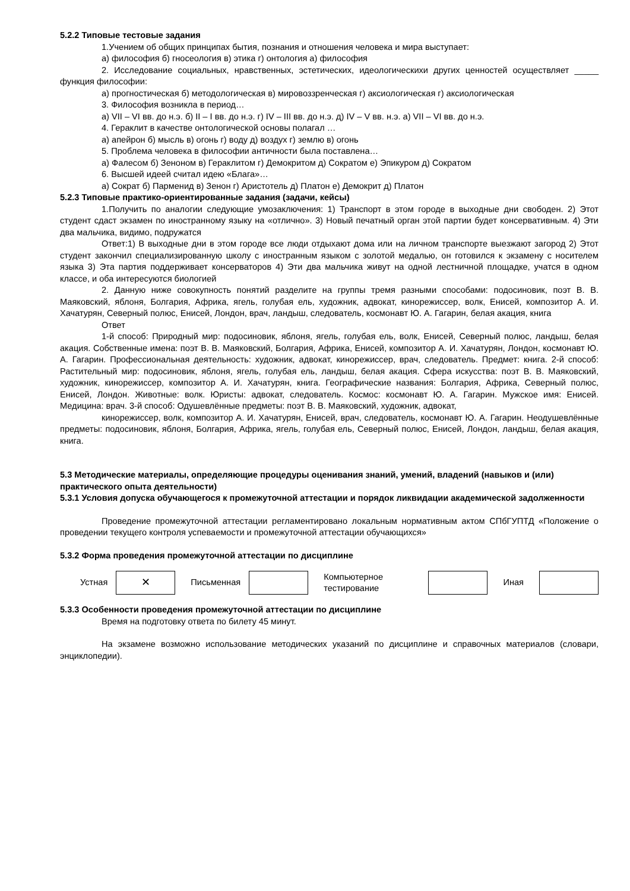5.2.2 Типовые тестовые задания
1.Учением об общих принципах бытия, познания и отношения человека и мира выступает:
а) философия б) гносеология в) этика г) онтология а) философия
2. Исследование социальных, нравственных, эстетических, идеологическихи других ценностей осуществляет _____ функция философии:
а) прогностическая б) методологическая в) мировоззренческая г) аксиологическая г) аксиологическая
3. Философия возникла в период…
а) VII – VI вв. до н.э. б) II – I вв. до н.э. г) IV – III вв. до н.э. д) IV – V вв. н.э. а) VII – VI вв. до н.э.
4. Гераклит в качестве онтологической основы полагал …
а) апейрон б) мысль в) огонь г) воду д) воздух г) землю в) огонь
5. Проблема человека в философии античности была поставлена…
а) Фалесом б) Зеноном в) Гераклитом г) Демокритом д) Сократом е) Эпикуром д) Сократом
6. Высшей идеей считал идею «Блага»…
а) Сократ б) Парменид в) Зенон г) Аристотель д) Платон е) Демокрит д) Платон
5.2.3 Типовые практико-ориентированные задания (задачи, кейсы)
1.Получить по аналогии следующие умозаключения: 1) Транспорт в этом городе в выходные дни свободен. 2) Этот студент сдаст экзамен по иностранному языку на «отлично». 3) Новый печатный орган этой партии будет консервативным. 4) Эти два мальчика, видимо, подружатся
Ответ:1) В выходные дни в этом городе все люди отдыхают дома или на личном транспорте выезжают загород 2) Этот студент закончил специализированную школу с иностранным языком с золотой медалью, он готовился к экзамену с носителем языка 3) Эта партия поддерживает консерваторов 4) Эти два мальчика живут на одной лестничной площадке, учатся в одном классе, и оба интересуются биологией
2. Данную ниже совокупность понятий разделите на группы тремя разными способами: подосиновик, поэт В. В. Маяковский, яблоня, Болгария, Африка, ягель, голубая ель, художник, адвокат, кинорежиссер, волк, Енисей, композитор А. И. Хачатурян, Северный полюс, Енисей, Лондон, врач, ландыш, следователь, космонавт Ю. А. Гагарин, белая акация, книга
Ответ
1-й способ: Природный мир: подосиновик, яблоня, ягель, голубая ель, волк, Енисей, Северный полюс, ландыш, белая акация. Собственные имена: поэт В. В. Маяковский, Болгария, Африка, Енисей, композитор А. И. Хачатурян, Лондон, космонавт Ю. А. Гагарин. Профессиональная деятельность: художник, адвокат, кинорежиссер, врач, следователь. Предмет: книга. 2-й способ: Растительный мир: подосиновик, яблоня, ягель, голубая ель, ландыш, белая акация. Сфера искусства: поэт В. В. Маяковский, художник, кинорежиссер, композитор А. И. Хачатурян, книга. Географические названия: Болгария, Африка, Северный полюс, Енисей, Лондон. Животные: волк. Юристы: адвокат, следователь. Космос: космонавт Ю. А. Гагарин. Мужское имя: Енисей. Медицина: врач. 3-й способ: Одушевлённые предметы: поэт В. В. Маяковский, художник, адвокат,
кинорежиссер, волк, композитор А. И. Хачатурян, Енисей, врач, следователь, космонавт Ю. А. Гагарин. Неодушевлённые предметы: подосиновик, яблоня, Болгария, Африка, ягель, голубая ель, Северный полюс, Енисей, Лондон, ландыш, белая акация, книга.
5.3 Методические материалы, определяющие процедуры оценивания знаний, умений, владений (навыков и (или) практического опыта деятельности)
5.3.1 Условия допуска обучающегося к промежуточной аттестации и порядок ликвидации академической задолженности
Проведение промежуточной аттестации регламентировано локальным нормативным актом СПбГУПТД «Положение о проведении текущего контроля успеваемости и промежуточной аттестации обучающихся»
5.3.2 Форма проведения промежуточной аттестации по дисциплине
| Устная | ✕ | Письменная | | Компьютерное тестирование | | Иная | |
5.3.3 Особенности проведения промежуточной аттестации по дисциплине
Время на подготовку ответа по билету 45 минут.
На экзамене возможно использование методических указаний по дисциплине и справочных материалов (словари, энциклопедии).